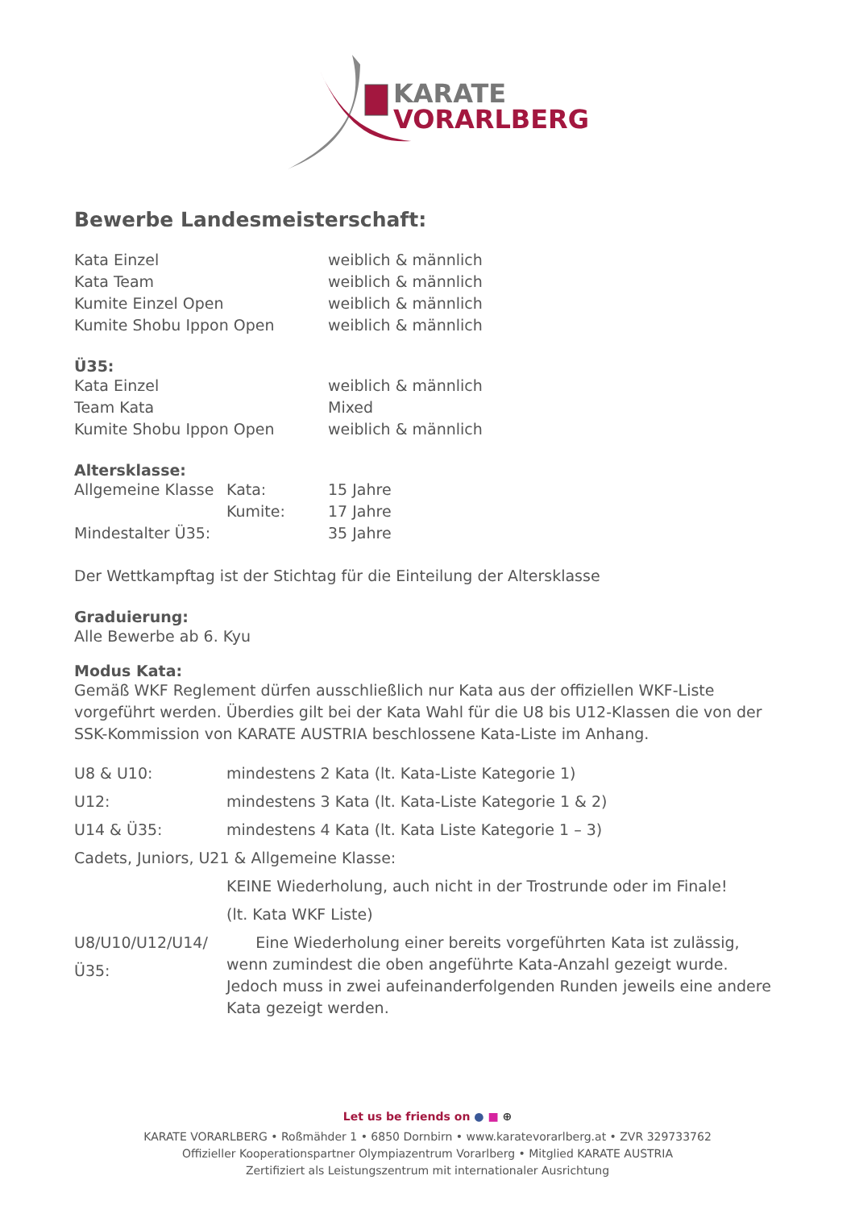KARATE
VORARLBERG
Bewerbe Landesmeisterschaft:
| Kata Einzel | weiblich & männlich |
| Kata Team | weiblich & männlich |
| Kumite Einzel Open | weiblich & männlich |
| Kumite Shobu Ippon Open | weiblich & männlich |
Ü35:
| Kata Einzel | weiblich & männlich |
| Team Kata | Mixed |
| Kumite Shobu Ippon Open | weiblich & männlich |
Altersklasse:
| Allgemeine Klasse | Kata: | 15 Jahre |
| | Kumite: | 17 Jahre |
| Mindestalter Ü35: | | 35 Jahre |
Der Wettkampftag ist der Stichtag für die Einteilung der Altersklasse
Graduierung:
Alle Bewerbe ab 6. Kyu
Modus Kata:
Gemäß WKF Reglement dürfen ausschließlich nur Kata aus der offiziellen WKF-Liste vorgeführt werden. Überdies gilt bei der Kata Wahl für die U8 bis U12-Klassen die von der SSK-Kommission von KARATE AUSTRIA beschlossene Kata-Liste im Anhang.
| U8 & U10: | mindestens 2 Kata (lt. Kata-Liste Kategorie 1) |
| U12: | mindestens 3 Kata (lt. Kata-Liste Kategorie 1 & 2) |
| U14 & Ü35: | mindestens 4 Kata (lt. Kata Liste Kategorie 1 – 3) |
| Cadets, Juniors, U21 & Allgemeine Klasse: | |
| | KEINE Wiederholung, auch nicht in der Trostrunde oder im Finale! |
| | (lt. Kata WKF Liste) |
| U8/U10/U12/U14/Ü35: | Eine Wiederholung einer bereits vorgeführten Kata ist zulässig, wenn zumindest die oben angeführte Kata-Anzahl gezeigt wurde. Jedoch muss in zwei aufeinanderfolgenden Runden jeweils eine andere Kata gezeigt werden. |
Let us be friends on ● ■ ⊕
KARATE VORARLBERG • Roßmähder 1 • 6850 Dornbirn • www.karatevorarlberg.at • ZVR 329733762
Offizieller Kooperationspartner Olympiazentrum Vorarlberg • Mitglied KARATE AUSTRIA
Zertifiziert als Leistungszentrum mit internationaler Ausrichtung